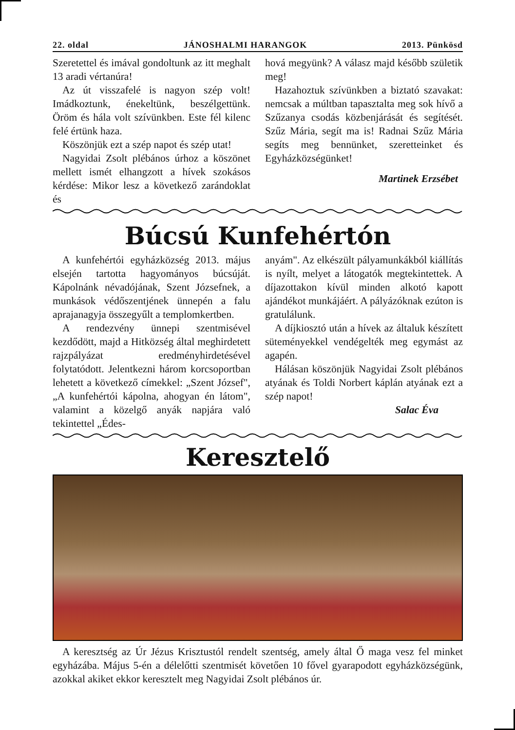22. oldal JÁNOSHALMI HARANGOK 2013. Pünkösd
Szeretettel és imával gondoltunk az itt meghalt 13 aradi vértanúra!
Az út visszafelé is nagyon szép volt! Imádkoztunk, énekeltünk, beszélgettünk. Öröm és hála volt szívünkben. Este fél kilenc felé értünk haza.
Köszönjük ezt a szép napot és szép utat!
Nagyidai Zsolt plébános úrhoz a köszönet mellett ismét elhangzott a hívek szokásos kérdése: Mikor lesz a következő zarándoklat és
hová megyünk? A válasz majd később születik meg!
Hazahoztuk szívünkben a biztató szavakat: nemcsak a múltban tapasztalta meg sok hívő a Szűzanya csodás közbenjárását és segítését. Szűz Mária, segít ma is! Radnai Szűz Mária segíts meg bennünket, szeretteinket és Egyházközségünket!
Martinek Erzsébet
Búcsú Kunfehértón
A kunfehértói egyházközség 2013. május elsején tartotta hagyományos búcsúját. Kápolnánk névadójának, Szent Józsefnek, a munkások védőszentjének ünnepén a falu aprajanagyja összegyűlt a templomkertben.
A rendezvény ünnepi szentmisével kezdődött, majd a Hitközség által meghirdetett rajzpályázat eredményhirdetésével folytatódott. Jelentkezni három korcsoportban lehetett a következő címekkel: „Szent József", „A kunfehértói kápolna, ahogyan én látom", valamint a közelgő anyák napjára való tekintettel „Édes-
anyám". Az elkészült pályamunkákból kiállítás is nyílt, melyet a látogatók megtekintettek. A díjazottakon kívül minden alkotó kapott ajándékot munkájáért. A pályázóknak ezúton is gratulálunk.
A díjkiosztó után a hívek az általuk készített süteményekkel vendégelték meg egymást az agapén.
Hálásan köszönjük Nagyidai Zsolt plébános atyának és Toldi Norbert káplán atyának ezt a szép napot!
Salac Éva
Keresztelő
A keresztség az Úr Jézus Krisztustól rendelt szentség, amely által Ő maga vesz fel minket egyházába. Május 5-én a délelőtti szentmisét követően 10 fővel gyarapodott egyházközségünk, azokkal akiket ekkor keresztelt meg Nagyidai Zsolt plébános úr.